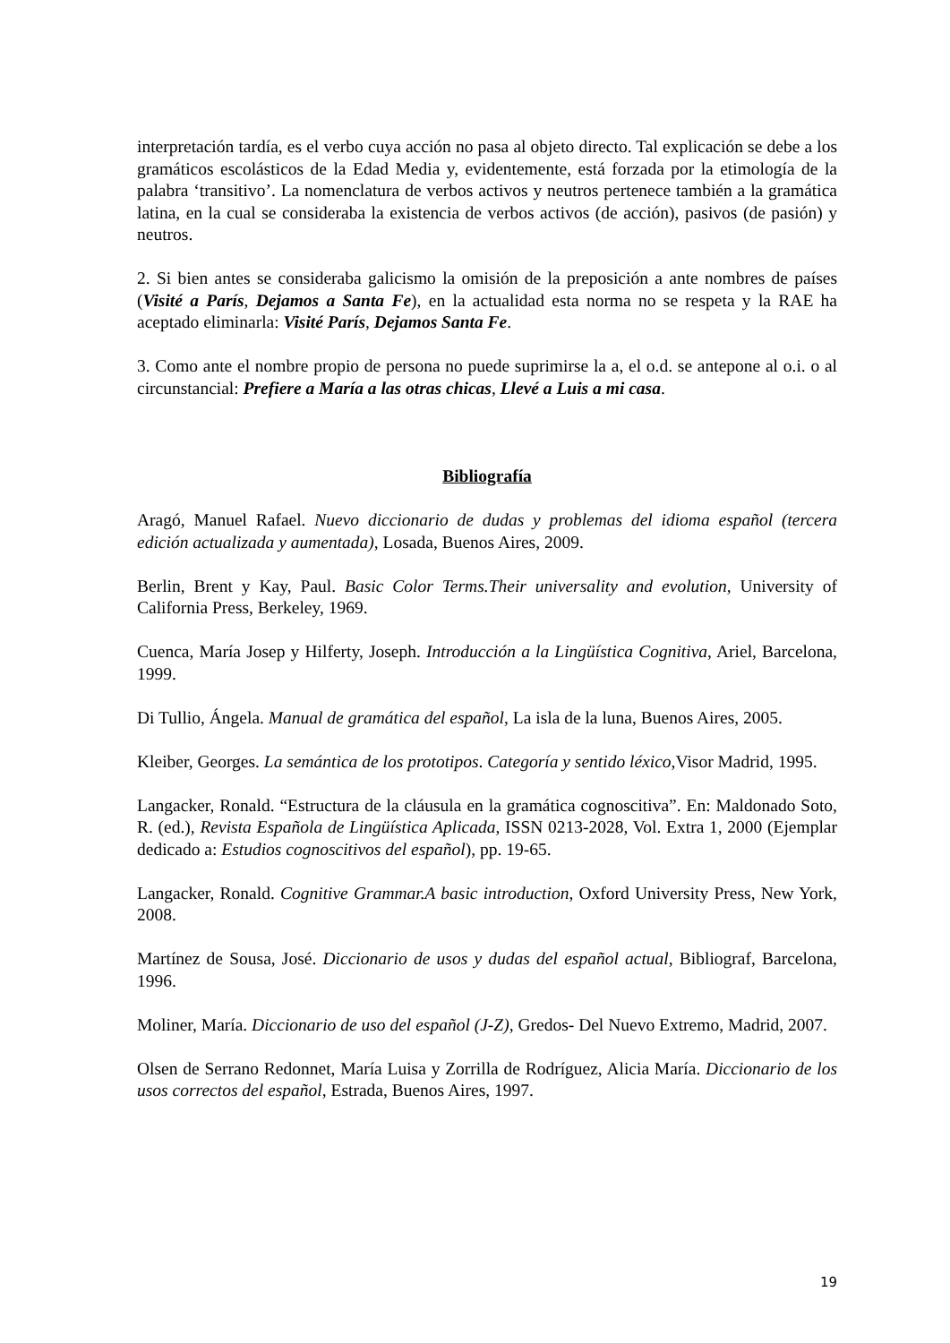interpretación tardía, es el verbo cuya acción no pasa al objeto directo. Tal explicación se debe a los gramáticos escolásticos de la Edad Media y, evidentemente, está forzada por la etimología de la palabra ‘transitivo’. La nomenclatura de verbos activos y neutros pertenece también a la gramática latina, en la cual se consideraba la existencia de verbos activos (de acción), pasivos (de pasión) y neutros.
2. Si bien antes se consideraba galicismo la omisión de la preposición a ante nombres de países (Visité a París, Dejamos a Santa Fe), en la actualidad esta norma no se respeta y la RAE ha aceptado eliminarla: Visité París, Dejamos Santa Fe.
3. Como ante el nombre propio de persona no puede suprimirse la a, el o.d. se antepone al o.i. o al circunstancial: Prefiere a María a las otras chicas, Llevé a Luis a mi casa.
Bibliografía
Aragó, Manuel Rafael. Nuevo diccionario de dudas y problemas del idioma español (tercera edición actualizada y aumentada), Losada, Buenos Aires, 2009.
Berlin, Brent y Kay, Paul. Basic Color Terms.Their universality and evolution, University of California Press, Berkeley, 1969.
Cuenca, María Josep y Hilferty, Joseph. Introducción a la Lingüística Cognitiva, Ariel, Barcelona, 1999.
Di Tullio, Ángela. Manual de gramática del español, La isla de la luna, Buenos Aires, 2005.
Kleiber, Georges. La semántica de los prototipos. Categoría y sentido léxico,Visor Madrid, 1995.
Langacker, Ronald. “Estructura de la cláusula en la gramática cognoscitiva”. En: Maldonado Soto, R. (ed.), Revista Española de Lingüística Aplicada, ISSN 0213-2028, Vol. Extra 1, 2000 (Ejemplar dedicado a: Estudios cognoscitivos del español), pp. 19-65.
Langacker, Ronald. Cognitive Grammar.A basic introduction, Oxford University Press, New York, 2008.
Martínez de Sousa, José. Diccionario de usos y dudas del español actual, Bibliograf, Barcelona, 1996.
Moliner, María. Diccionario de uso del español (J-Z), Gredos- Del Nuevo Extremo, Madrid, 2007.
Olsen de Serrano Redonnet, María Luisa y Zorrilla de Rodríguez, Alicia María. Diccionario de los usos correctos del español, Estrada, Buenos Aires, 1997.
19